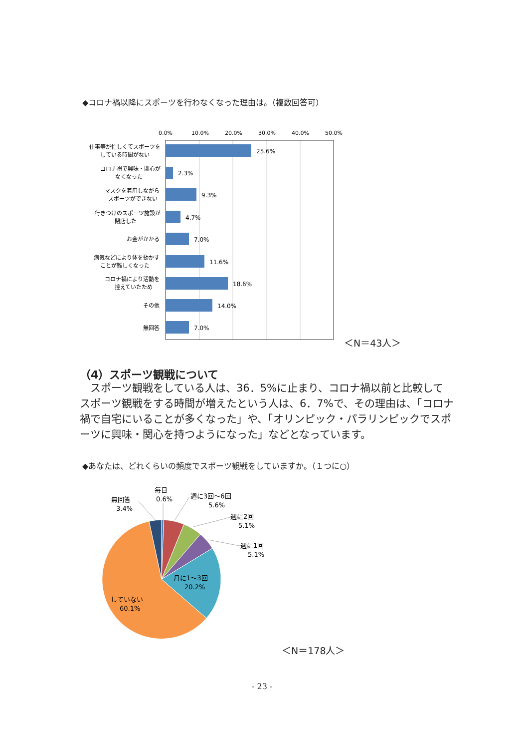◆コロナ禍以降にスポーツを行わなくなった理由は。（複数回答可）
0.0%
10.0%
20.0%
30.0%
40.0%
50.0%
25.6%
2.3%
9.3%
4.7%
7.0%
11.6%
18.6%
14.0%
7.0%
仕事等が忙しくてスポーツを
している時間がない
コロナ禍で興味・関心が
なくなった
マスクを着用しながら
スポーツができない
行きつけのスポーツ施設が
閉店した
お金がかかる
病気などにより体を動かす
ことが難しくなった
コロナ禍により活動を
控えていたため
その他
無回答
毎日
0.6%
週に3回～6回
5.6%
週に2回
5.1%
週に1回
5.1%
無回答
3.4%
月に1～3回
20.2%
していない
60.1%
＜N＝43人＞
（4）スポーツ観戦について
　スポーツ観戦をしている人は、36．5%に止まり、コロナ禍以前と比較してスポーツ観戦をする時間が増えたという人は、6．7%で、その理由は、「コロナ禍で自宅にいることが多くなった」や、「オリンピック・パラリンピックでスポーツに興味・関心を持つようになった」などとなっています。
◆あなたは、どれくらいの頻度でスポーツ観戦をしていますか。（１つに○）
＜N＝178人＞
- 23 -